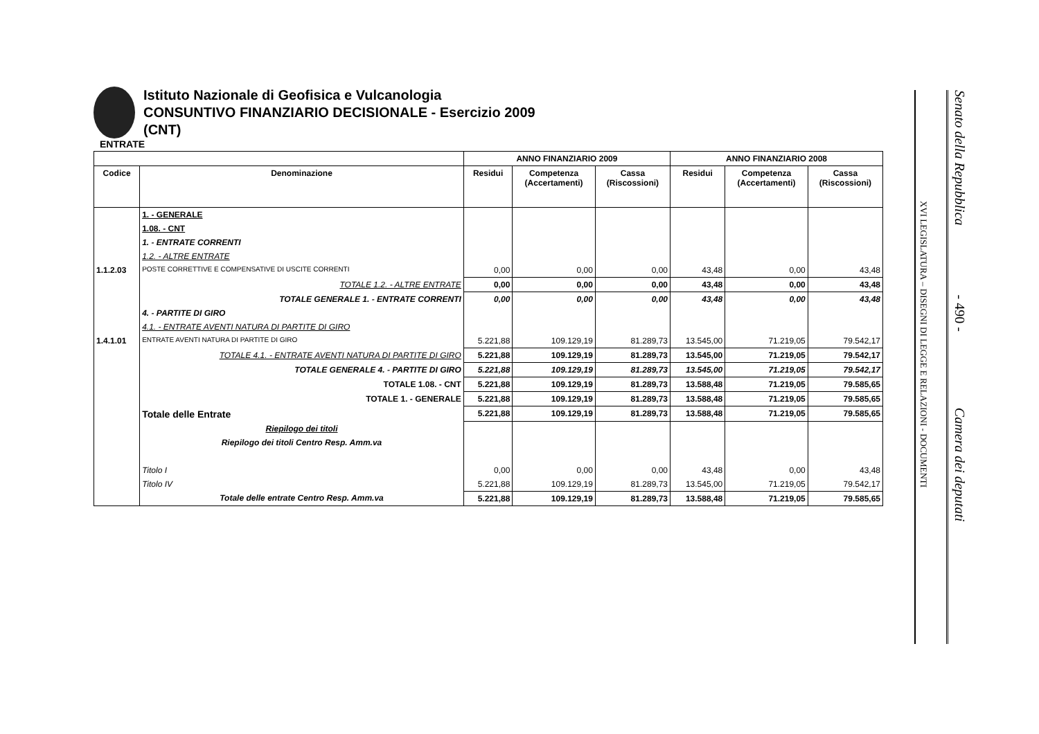Istituto Nazionale di Geofisica e Vulcanologia
CONSUNTIVO FINANZIARIO DECISIONALE - Esercizio 2009
(CNT)
ENTRATE
| | | ANNO FINANZIARIO 2009 | | | ANNO FINANZIARIO 2008 | | |
| --- | --- | --- | --- | --- | --- | --- | --- |
| Codice | Denominazione | Residui | Competenza (Accertamenti) | Cassa (Riscossioni) | Residui | Competenza (Accertamenti) | Cassa (Riscossioni) |
| | 1. - GENERALE | | | | | | |
| | 1.08. - CNT | | | | | | |
| | 1. - ENTRATE CORRENTI | | | | | | |
| | 1.2. - ALTRE ENTRATE | | | | | | |
| 1.1.2.03 | POSTE CORRETTIVE E COMPENSATIVE DI USCITE CORRENTI | 0,00 | 0,00 | 0,00 | 43,48 | 0,00 | 43,48 |
| | TOTALE 1.2. - ALTRE ENTRATE | 0,00 | 0,00 | 0,00 | 43,48 | 0,00 | 43,48 |
| | TOTALE GENERALE 1. - ENTRATE CORRENTI | 0,00 | 0,00 | 0,00 | 43,48 | 0,00 | 43,48 |
| | 4. - PARTITE DI GIRO | | | | | | |
| | 4.1. - ENTRATE AVENTI NATURA DI PARTITE DI GIRO | | | | | | |
| 1.4.1.01 | ENTRATE AVENTI NATURA DI PARTITE DI GIRO | 5.221,88 | 109.129,19 | 81.289,73 | 13.545,00 | 71.219,05 | 79.542,17 |
| | TOTALE 4.1. - ENTRATE AVENTI NATURA DI PARTITE DI GIRO | 5.221,88 | 109.129,19 | 81.289,73 | 13.545,00 | 71.219,05 | 79.542,17 |
| | TOTALE GENERALE 4. - PARTITE DI GIRO | 5.221,88 | 109.129,19 | 81.289,73 | 13.545,00 | 71.219,05 | 79.542,17 |
| | TOTALE 1.08. - CNT | 5.221,88 | 109.129,19 | 81.289,73 | 13.588,48 | 71.219,05 | 79.585,65 |
| | TOTALE 1. - GENERALE | 5.221,88 | 109.129,19 | 81.289,73 | 13.588,48 | 71.219,05 | 79.585,65 |
| | Totale delle Entrate | 5.221,88 | 109.129,19 | 81.289,73 | 13.588,48 | 71.219,05 | 79.585,65 |
| | Riepilogo dei titoli | | | | | | |
| | Riepilogo dei titoli Centro Resp. Amm.va | | | | | | |
| | Titolo I | 0,00 | 0,00 | 0,00 | 43,48 | 0,00 | 43,48 |
| | Titolo IV | 5.221,88 | 109.129,19 | 81.289,73 | 13.545,00 | 71.219,05 | 79.542,17 |
| | Totale delle entrate Centro Resp. Amm.va | 5.221,88 | 109.129,19 | 81.289,73 | 13.588,48 | 71.219,05 | 79.585,65 |
XVI LEGISLATURA – DISEGNI DI LEGGE E RELAZIONI - DOCUMENTI
Senato della Repubblica - 490 - Camera dei deputati